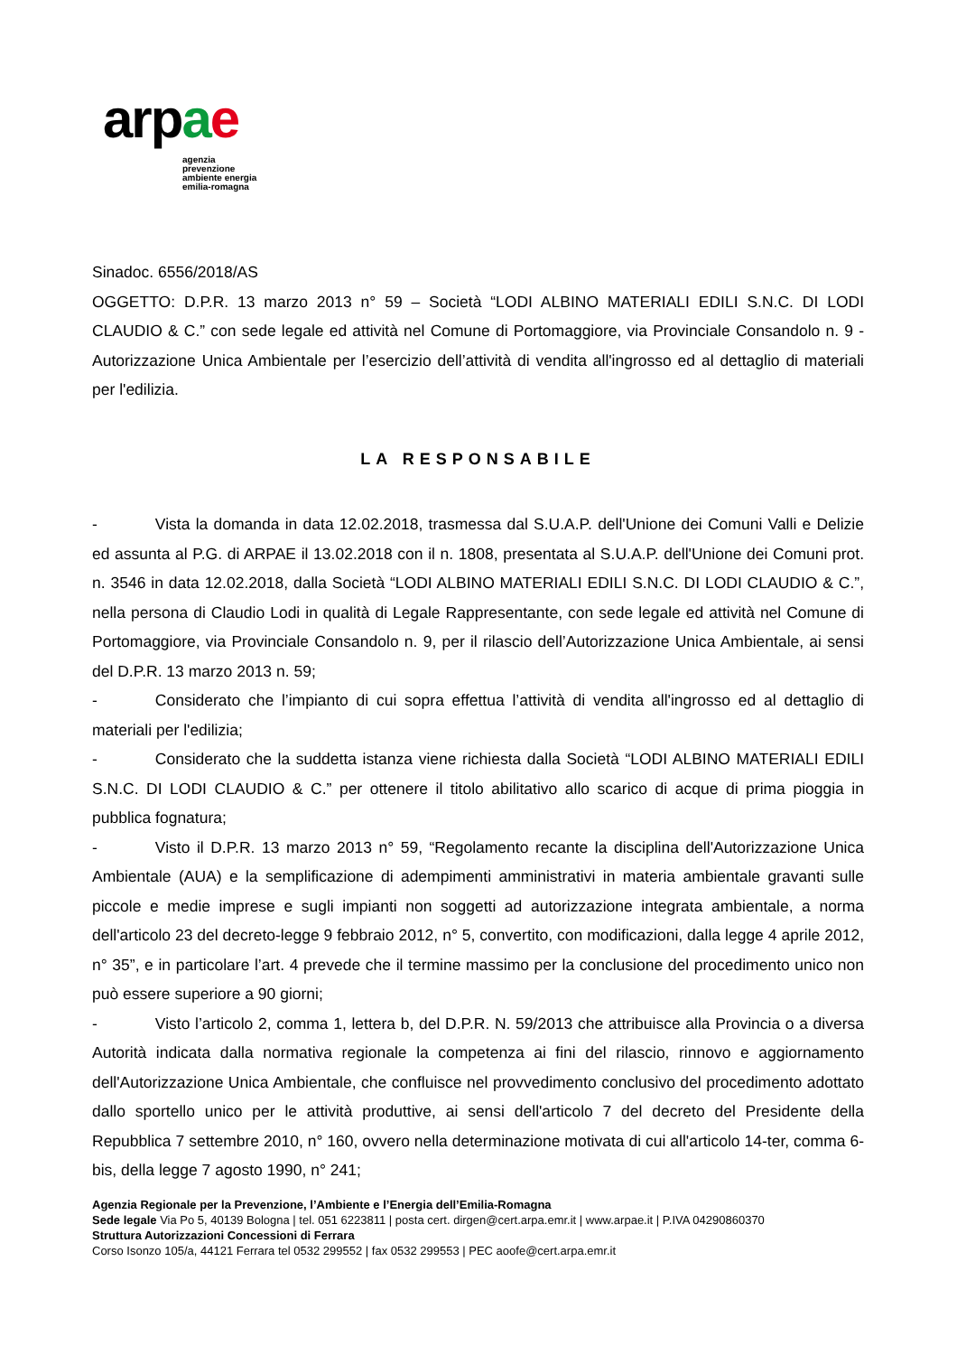arpae
agenzia
prevenzione
ambiente energia
emilia-romagna
Sinadoc. 6556/2018/AS
OGGETTO: D.P.R. 13 marzo 2013 n° 59 – Società “LODI ALBINO MATERIALI EDILI S.N.C. DI LODI CLAUDIO & C.” con sede legale ed attività nel Comune di Portomaggiore, via Provinciale Consandolo n. 9 - Autorizzazione Unica Ambientale per l’esercizio dell’attività di vendita all'ingrosso ed al dettaglio di materiali per l'edilizia.
LA RESPONSABILE
- Vista la domanda in data 12.02.2018, trasmessa dal S.U.A.P. dell'Unione dei Comuni Valli e Delizie ed assunta al P.G. di ARPAE il 13.02.2018 con il n. 1808, presentata al S.U.A.P. dell'Unione dei Comuni prot. n. 3546 in data 12.02.2018, dalla Società “LODI ALBINO MATERIALI EDILI S.N.C. DI LODI CLAUDIO & C.”, nella persona di Claudio Lodi in qualità di Legale Rappresentante, con sede legale ed attività nel Comune di Portomaggiore, via Provinciale Consandolo n. 9, per il rilascio dell’Autorizzazione Unica Ambientale, ai sensi del D.P.R. 13 marzo 2013 n. 59;
- Considerato che l’impianto di cui sopra effettua l’attività di vendita all'ingrosso ed al dettaglio di materiali per l'edilizia;
- Considerato che la suddetta istanza viene richiesta dalla Società “LODI ALBINO MATERIALI EDILI S.N.C. DI LODI CLAUDIO & C.” per ottenere il titolo abilitativo allo scarico di acque di prima pioggia in pubblica fognatura;
- Visto il D.P.R. 13 marzo 2013 n° 59, “Regolamento recante la disciplina dell'Autorizzazione Unica Ambientale (AUA) e la semplificazione di adempimenti amministrativi in materia ambientale gravanti sulle piccole e medie imprese e sugli impianti non soggetti ad autorizzazione integrata ambientale, a norma dell'articolo 23 del decreto-legge 9 febbraio 2012, n° 5, convertito, con modificazioni, dalla legge 4 aprile 2012, n° 35”, e in particolare l’art. 4 prevede che il termine massimo per la conclusione del procedimento unico non può essere superiore a 90 giorni;
- Visto l’articolo 2, comma 1, lettera b, del D.P.R. N. 59/2013 che attribuisce alla Provincia o a diversa Autorità indicata dalla normativa regionale la competenza ai fini del rilascio, rinnovo e aggiornamento dell'Autorizzazione Unica Ambientale, che confluisce nel provvedimento conclusivo del procedimento adottato dallo sportello unico per le attività produttive, ai sensi dell'articolo 7 del decreto del Presidente della Repubblica 7 settembre 2010, n° 160, ovvero nella determinazione motivata di cui all'articolo 14-ter, comma 6-bis, della legge 7 agosto 1990, n° 241;
Agenzia Regionale per la Prevenzione, l’Ambiente e l’Energia dell’Emilia-Romagna
Sede legale Via Po 5, 40139 Bologna | tel. 051 6223811 | posta cert. dirgen@cert.arpa.emr.it | www.arpae.it | P.IVA 04290860370
Struttura Autorizzazioni Concessioni di Ferrara
Corso Isonzo 105/a, 44121 Ferrara tel 0532 299552 | fax 0532 299553 | PEC aoofe@cert.arpa.emr.it